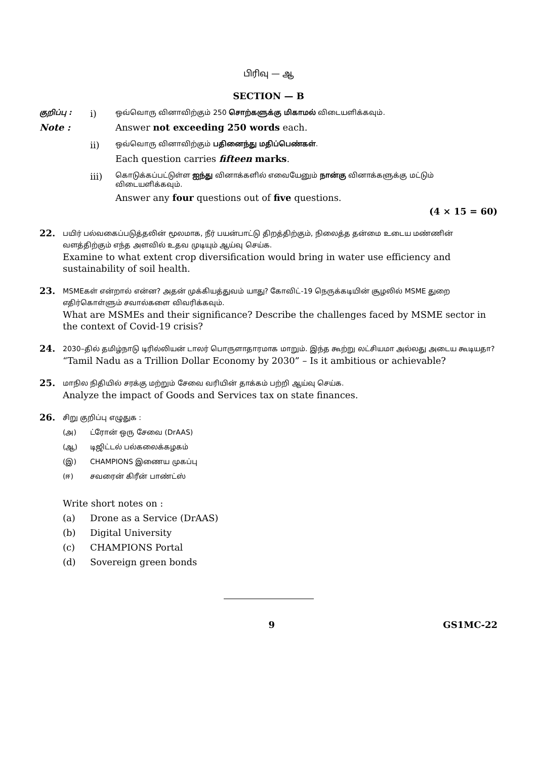பிரிவு — ஆ
SECTION — B
குறிப்பு : i) ஒவ்வொரு வினாவிற்கும் 250 சொற்களுக்கு மிகாமல் விடையளிக்கவும்.
Note : Answer not exceeding 250 words each.
ii) ஒவ்வொரு வினாவிற்கும் பதினைந்து மதிப்பெண்கள்.
Each question carries fifteen marks.
iii) கொடுக்கப்பட்டுள்ள ஐந்து வினாக்களில் எவையேனும் நான்கு வினாக்களுக்கு மட்டும் விடையளிக்கவும்.
Answer any four questions out of five questions.
(4 × 15 = 60)
22.
பயிர் பல்வகைப்படுத்தலின் மூலமாக, நீர் பயன்பாட்டு திறத்திற்கும், நிலைத்த தன்மை உடைய மண்ணின் வளத்திற்கும் எந்த அளவில் உதவ முடியும் ஆய்வு செய்க.
Examine to what extent crop diversification would bring in water use efficiency and sustainability of soil health.
23.
MSMEகள் என்றால் என்ன? அதன் முக்கியத்துவம் யாது? கோவிட்-19 நெருக்கடியின் சூழலில் MSME துறை எதிர்கொள்ளும் சவால்களை விவரிக்கவும்.
What are MSMEs and their significance? Describe the challenges faced by MSME sector in the context of Covid-19 crisis?
24.
2030–தில் தமிழ்நாடு டிரில்லியன் டாலர் பொருளாதாரமாக மாறும். இந்த கூற்று லட்சியமா அல்லது அடைய கூடியதா?
“Tamil Nadu as a Trillion Dollar Economy by 2030” – Is it ambitious or achievable?
25.
மாநில நிதியில் சரக்கு மற்றும் சேவை வரியின் தாக்கம் பற்றி ஆய்வு செய்க.
Analyze the impact of Goods and Services tax on state finances.
26.
சிறு குறிப்பு எழுதுக :
(அ) ட்ரோன் ஒரு சேவை (DrAAS)
(ஆ) டிஜிட்டல் பல்கலைக்கழகம்
(இ) CHAMPIONS இணைய முகப்பு
(ஈ) சவரைன் கிரீன் பாண்ட்ஸ்
Write short notes on :
(a) Drone as a Service (DrAAS)
(b) Digital University
(c) CHAMPIONS Portal
(d) Sovereign green bonds
9 GS1MC-22